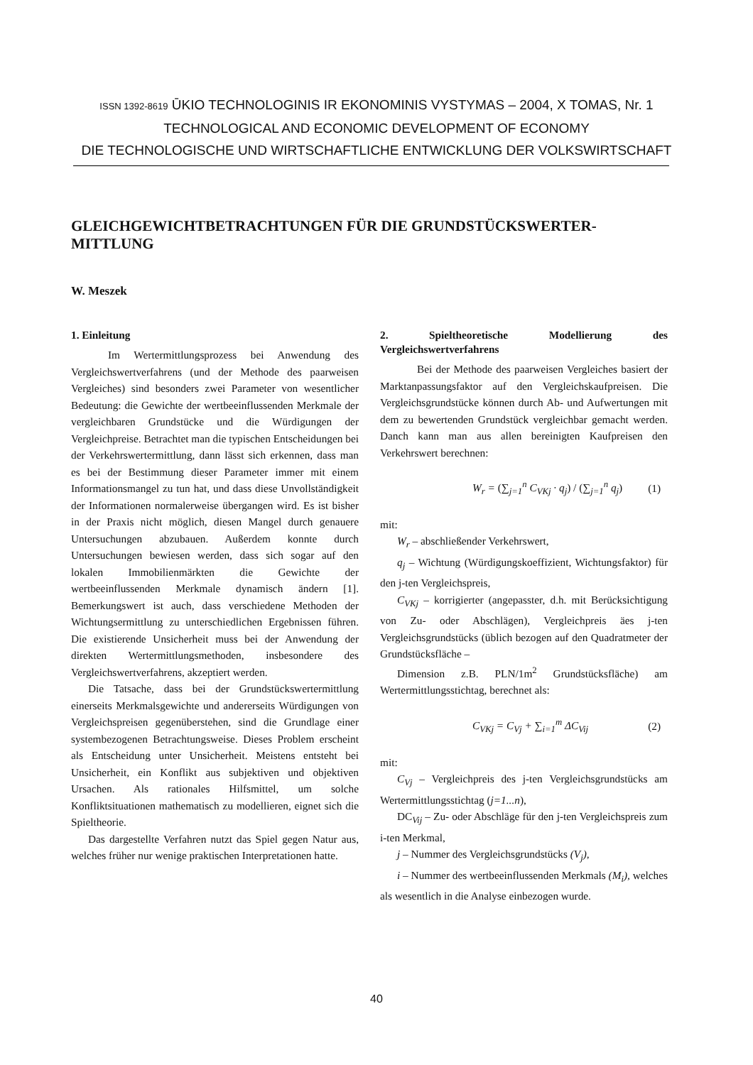ISSN 1392-8619 ŪKIO TECHNOLOGINIS IR EKONOMINIS VYSTYMAS – 2004, X TOMAS, Nr. 1
TECHNOLOGICAL AND ECONOMIC DEVELOPMENT OF ECONOMY
DIE TECHNOLOGISCHE UND WIRTSCHAFTLICHE ENTWICKLUNG DER VOLKSWIRTSCHAFT
GLEICHGEWICHTBETRACHTUNGEN FÜR DIE GRUNDSTÜCKSWERTER-MITTLUNG
W. Meszek
1. Einleitung
Im Wertermittlungsprozess bei Anwendung des Vergleichswertverfahrens (und der Methode des paarweisen Vergleiches) sind besonders zwei Parameter von wesentlicher Bedeutung: die Gewichte der wertbeeinflussenden Merkmale der vergleichbaren Grundstücke und die Würdigungen der Vergleichpreise. Betrachtet man die typischen Entscheidungen bei der Verkehrswertermittlung, dann lässt sich erkennen, dass man es bei der Bestimmung dieser Parameter immer mit einem Informationsmangel zu tun hat, und dass diese Unvollständigkeit der Informationen normalerweise übergangen wird. Es ist bisher in der Praxis nicht möglich, diesen Mangel durch genauere Untersuchungen abzubauen. Außerdem konnte durch Untersuchungen bewiesen werden, dass sich sogar auf den lokalen Immobilienmärkten die Gewichte der wertbeeinflussenden Merkmale dynamisch ändern [1]. Bemerkungswert ist auch, dass verschiedene Methoden der Wichtungsermittlung zu unterschiedlichen Ergebnissen führen. Die existierende Unsicherheit muss bei der Anwendung der direkten Wertermittlungsmethoden, insbesondere des Vergleichswertverfahrens, akzeptiert werden.
Die Tatsache, dass bei der Grundstückswertermittlung einerseits Merkmalsgewichte und andererseits Würdigungen von Vergleichspreisen gegenüberstehen, sind die Grundlage einer systembezogenen Betrachtungsweise. Dieses Problem erscheint als Entscheidung unter Unsicherheit. Meistens entsteht bei Unsicherheit, ein Konflikt aus subjektiven und objektiven Ursachen. Als rationales Hilfsmittel, um solche Konfliktsituationen mathematisch zu modellieren, eignet sich die Spieltheorie.
Das dargestellte Verfahren nutzt das Spiel gegen Natur aus, welches früher nur wenige praktischen Interpretationen hatte.
2. Spieltheoretische Modellierung des Vergleichswertverfahrens
Bei der Methode des paarweisen Vergleiches basiert der Marktanpassungsfaktor auf den Vergleichskaufpreisen. Die Vergleichsgrundstücke können durch Ab- und Aufwertungen mit dem zu bewertenden Grundstück vergleichbar gemacht werden. Danch kann man aus allen bereinigten Kaufpreisen den Verkehrswert berechnen:
W<sub>r</sub> = (∑<sub>j=1</sub><sup>n</sup> C<sub>VKj</sub> · q<sub>j</sub>) / (∑<sub>j=1</sub><sup>n</sup> q<sub>j</sub>) (1)
mit:
W<sub>r</sub> – abschließender Verkehrswert,
q<sub>j</sub> – Wichtung (Würdigungskoeffizient, Wichtungsfaktor) für den j-ten Vergleichspreis,
C<sub>VKj</sub> – korrigierter (angepasster, d.h. mit Berücksichtigung von Zu- oder Abschlägen), Vergleichpreis äes j-ten Vergleichsgrundstücks (üblich bezogen auf den Quadratmeter der Grundstücksfläche –
Dimension z.B. PLN/1m<sup>2</sup> Grundstücksfläche) am Wertermittlungsstichtag, berechnet als:
C<sub>VKj</sub> = C<sub>Vj</sub> + ∑<sub>i=1</sub><sup>m</sup> ΔC<sub>Vij</sub> (2)
mit:
C<sub>Vj</sub> – Vergleichpreis des j-ten Vergleichsgrundstücks am Wertermittlungsstichtag (j=1...n),
DC<sub>Vij</sub> – Zu- oder Abschläge für den j-ten Vergleichspreis zum i-ten Merkmal,
j – Nummer des Vergleichsgrundstücks (V<sub>j</sub>),
i – Nummer des wertbeeinflussenden Merkmals (M<sub>i</sub>), welches als wesentlich in die Analyse einbezogen wurde.
40